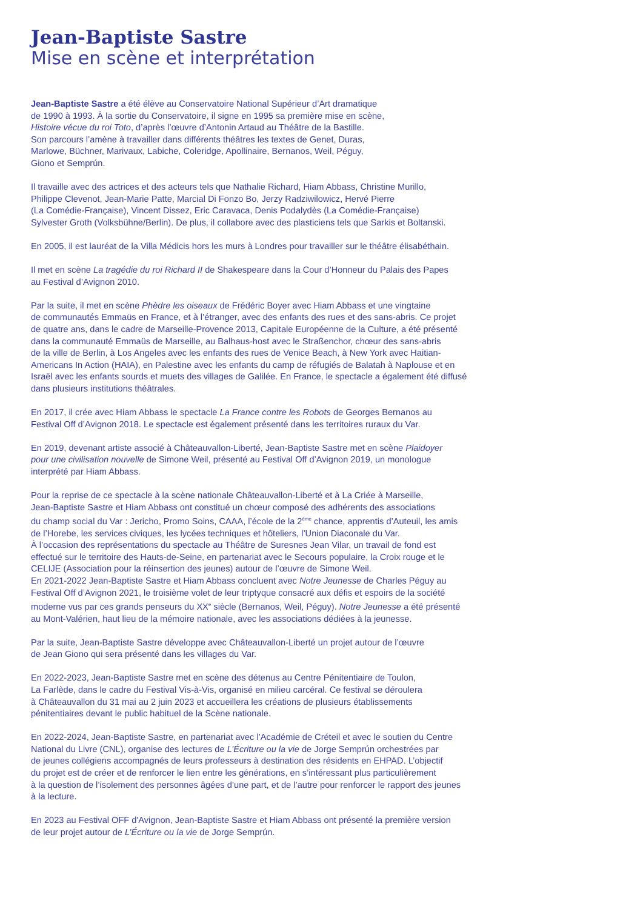Jean-Baptiste Sastre
Mise en scène et interprétation
Jean-Baptiste Sastre a été élève au Conservatoire National Supérieur d’Art dramatique
de 1990 à 1993. À la sortie du Conservatoire, il signe en 1995 sa première mise en scène,
Histoire vécue du roi Toto, d’après l’œuvre d’Antonin Artaud au Théâtre de la Bastille.
Son parcours l’amène à travailler dans différents théâtres les textes de Genet, Duras,
Marlowe, Büchner, Marivaux, Labiche, Coleridge, Apollinaire, Bernanos, Weil, Péguy,
Giono et Semprún.
Il travaille avec des actrices et des acteurs tels que Nathalie Richard, Hiam Abbass, Christine Murillo,
Philippe Clevenot, Jean-Marie Patte, Marcial Di Fonzo Bo, Jerzy Radziwilowicz, Hervé Pierre
(La Comédie-Française), Vincent Dissez, Eric Caravaca, Denis Podalydès (La Comédie-Française)
Sylvester Groth (Volksbühne/Berlin). De plus, il collabore avec des plasticiens tels que Sarkis et Boltanski.
En 2005, il est lauréat de la Villa Médicis hors les murs à Londres pour travailler sur le théâtre élisabéthain.
Il met en scène La tragédie du roi Richard II de Shakespeare dans la Cour d’Honneur du Palais des Papes
au Festival d’Avignon 2010.
Par la suite, il met en scène Phèdre les oiseaux de Frédéric Boyer avec Hiam Abbass et une vingtaine
de communautés Emmaüs en France, et à l’étranger, avec des enfants des rues et des sans-abris. Ce projet
de quatre ans, dans le cadre de Marseille-Provence 2013, Capitale Européenne de la Culture, a été présenté
dans la communauté Emmaüs de Marseille, au Balhaus-host avec le Straßenchor, chœur des sans-abris
de la ville de Berlin, à Los Angeles avec les enfants des rues de Venice Beach, à New York avec Haitian-
Americans In Action (HAIA), en Palestine avec les enfants du camp de réfugiés de Balatah à Naplouse et en
Israël avec les enfants sourds et muets des villages de Galilée. En France, le spectacle a également été diffusé
dans plusieurs institutions théâtrales.
En 2017, il crée avec Hiam Abbass le spectacle La France contre les Robots de Georges Bernanos au
Festival Off d’Avignon 2018. Le spectacle est également présenté dans les territoires ruraux du Var.
En 2019, devenant artiste associé à Châteauvallon-Liberté, Jean-Baptiste Sastre met en scène Plaidoyer
pour une civilisation nouvelle de Simone Weil, présenté au Festival Off d’Avignon 2019, un monologue
interprété par Hiam Abbass.
Pour la reprise de ce spectacle à la scène nationale Châteauvallon-Liberté et à La Criée à Marseille,
Jean-Baptiste Sastre et Hiam Abbass ont constitué un chœur composé des adhérents des associations
du champ social du Var : Jericho, Promo Soins, CAAA, l’école de la 2<sup>ème</sup> chance, apprentis d’Auteuil, les amis
de l’Horebe, les services civiques, les lycées techniques et hôteliers, l’Union Diaconale du Var.
À l’occasion des représentations du spectacle au Théâtre de Suresnes Jean Vilar, un travail de fond est
effectué sur le territoire des Hauts-de-Seine, en partenariat avec le Secours populaire, la Croix rouge et le
CELIJE (Association pour la réinsertion des jeunes) autour de l’œuvre de Simone Weil.
En 2021-2022 Jean-Baptiste Sastre et Hiam Abbass concluent avec Notre Jeunesse de Charles Péguy au
Festival Off d’Avignon 2021, le troisième volet de leur triptyque consacré aux défis et espoirs de la société
moderne vus par ces grands penseurs du XX<sup>e</sup> siècle (Bernanos, Weil, Péguy). Notre Jeunesse a été présenté
au Mont-Valérien, haut lieu de la mémoire nationale, avec les associations dédiées à la jeunesse.
Par la suite, Jean-Baptiste Sastre développe avec Châteauvallon-Liberté un projet autour de l’œuvre
de Jean Giono qui sera présenté dans les villages du Var.
En 2022-2023, Jean-Baptiste Sastre met en scène des détenus au Centre Pénitentiaire de Toulon,
La Farlède, dans le cadre du Festival Vis-à-Vis, organisé en milieu carcéral. Ce festival se déroulera
à Châteauvallon du 31 mai au 2 juin 2023 et accueillera les créations de plusieurs établissements
pénitentiaires devant le public habituel de la Scène nationale.
En 2022-2024, Jean-Baptiste Sastre, en partenariat avec l’Académie de Créteil et avec le soutien du Centre
National du Livre (CNL), organise des lectures de L’Écriture ou la vie de Jorge Semprún orchestrées par
de jeunes collégiens accompagnés de leurs professeurs à destination des résidents en EHPAD. L’objectif
du projet est de créer et de renforcer le lien entre les générations, en s’intéressant plus particulièrement
à la question de l’isolement des personnes âgées d’une part, et de l’autre pour renforcer le rapport des jeunes
à la lecture.
En 2023 au Festival OFF d'Avignon, Jean-Baptiste Sastre et Hiam Abbass ont présenté la première version
de leur projet autour de L’Écriture ou la vie de Jorge Semprún.